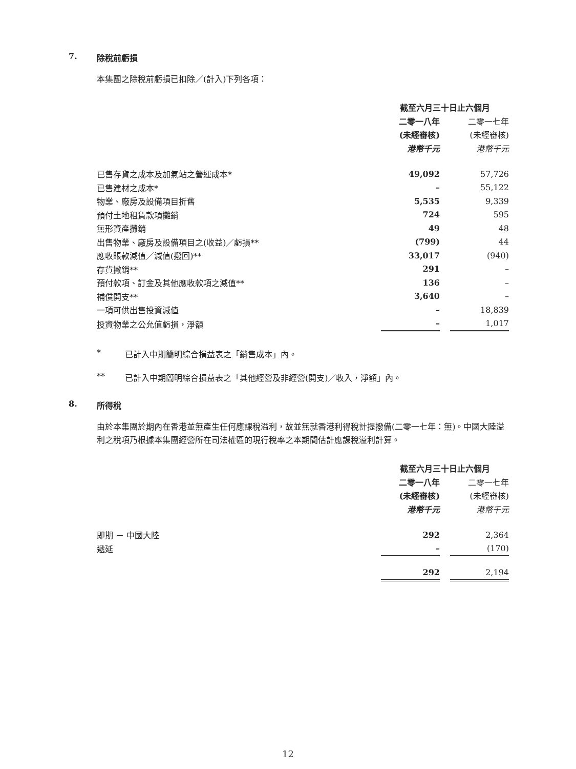7. 除稅前虧損
本集團之除稅前虧損已扣除／(計入)下列各項：
| | 截至六月三十日止六個月 | | |
| | 二零一八年 | | 二零一七年 |
| | (未經審核) | | (未經審核) |
| | 港幣千元 | | 港幣千元 |
| 已售存貨之成本及加氣站之營運成本* | 49,092 | | 57,726 |
| 已售建材之成本* | – | | 55,122 |
| 物業、廠房及設備項目折舊 | 5,535 | | 9,339 |
| 預付土地租賃款項攤銷 | 724 | | 595 |
| 無形資產攤銷 | 49 | | 48 |
| 出售物業、廠房及設備項目之(收益)／虧損** | (799) | | 44 |
| 應收賬款減值／減值(撥回)** | 33,017 | | (940) |
| 存貨撇銷** | 291 | | – |
| 預付款項、訂金及其他應收款項之減值** | 136 | | – |
| 補償開支** | 3,640 | | – |
| 一項可供出售投資減值 | – | | 18,839 |
| 投資物業之公允值虧損，淨額 | – | | 1,017 |
* 已計入中期簡明綜合損益表之「銷售成本」內。
** 已計入中期簡明綜合損益表之「其他經營及非經營(開支)／收入，淨額」內。
8. 所得稅
由於本集團於期內在香港並無產生任何應課稅溢利，故並無就香港利得稅計提撥備(二零一七年：無)。中國大陸溢利之稅項乃根據本集團經營所在司法權區的現行稅率之本期間估計應課稅溢利計算。
| | 截至六月三十日止六個月 | | |
| | 二零一八年 | | 二零一七年 |
| | (未經審核) | | (未經審核) |
| | 港幣千元 | | 港幣千元 |
| 即期 － 中國大陸 | 292 | | 2,364 |
| 遞延 | – | | (170) |
| | 292 | | 2,194 |
12